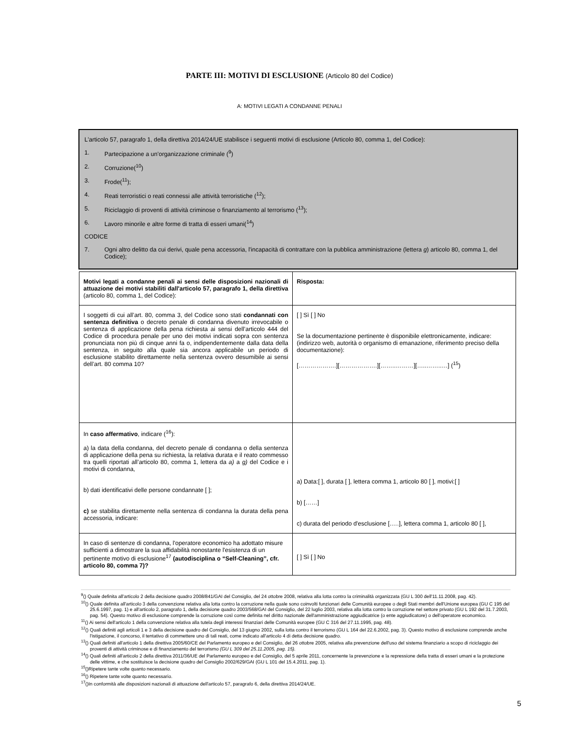PARTE III: MOTIVI DI ESCLUSIONE (Articolo 80 del Codice)
A: MOTIVI LEGATI A CONDANNE PENALI
L'articolo 57, paragrafo 1, della direttiva 2014/24/UE stabilisce i seguenti motivi di esclusione (Articolo 80, comma 1, del Codice):
1. Partecipazione a un’organizzazione criminale (<sup>9</sup>)
2. Corruzione(<sup>10</sup>)
3. Frode(<sup>11</sup>);
4. Reati terroristici o reati connessi alle attività terroristiche (<sup>12</sup>);
5. Riciclaggio di proventi di attività criminose o finanziamento al terrorismo (<sup>13</sup>);
6. Lavoro minorile e altre forme di tratta di esseri umani(<sup>14</sup>)
CODICE
7. Ogni altro delitto da cui derivi, quale pena accessoria, l'incapacità di contrattare con la pubblica amministrazione (lettera g) articolo 80, comma 1, del Codice);
| Motivi legati a condanne penali ai sensi delle disposizioni nazionali di attuazione dei motivi stabiliti dall'articolo 57, paragrafo 1, della direttiva (articolo 80, comma 1, del Codice): | Risposta: |
| I soggetti di cui all’art. 80, comma 3, del Codice sono stati condannati con sentenza definitiva o decreto penale di condanna divenuto irrevocabile o sentenza di applicazione della pena richiesta ai sensi dell’articolo 444 del Codice di procedura penale per uno dei motivi indicati sopra con sentenza pronunciata non più di cinque anni fa o, indipendentemente dalla data della sentenza, in seguito alla quale sia ancora applicabile un periodo di esclusione stabilito direttamente nella sentenza ovvero desumibile ai sensi dell’art. 80 comma 10? | [ ] Sì [ ] No Se la documentazione pertinente è disponibile elettronicamente, indicare: (indirizzo web, autorità o organismo di emanazione, riferimento preciso della documentazione): [……………….][……………….][……..………][…..……..…] (<sup>15</sup>) |
| In caso affermativo , indicare (<sup>16</sup>): a) la data della condanna, del decreto penale di condanna o della sentenza di applicazione della pena su richiesta, la relativa durata e il reato commesso tra quelli riportati all’articolo 80, comma 1, lettera da a) a g) del Codice e i motivi di condanna, b) dati identificativi delle persone condannate [ ]; c) se stabilita direttamente nella sentenza di condanna la durata della pena accessoria, indicare: | a) Data:[ ], durata [ ], lettera comma 1, articolo 80 [ ], motivi:[ ] b) [……] c) durata del periodo d'esclusione [.….], lettera comma 1, articolo 80 [ ], |
| In caso di sentenze di condanna, l'operatore economico ha adottato misure sufficienti a dimostrare la sua affidabilità nonostante l'esistenza di un pertinente motivo di esclusione<sup>17</sup> (autodisciplina o “Self-Cleaning”, cfr. articolo 80, comma 7)? | [ ] Sì [ ] No |
<sup>9</sup> () Quale definita all'articolo 2 della decisione quadro 2008/841/GAI del Consiglio, del 24 ottobre 2008, relativa alla lotta contro la criminalità organizzata (GU L 300 dell'11.11.2008, pag. 42).
<sup>10</sup> () Quale definita all'articolo 3 della convenzione relativa alla lotta contro la corruzione nella quale sono coinvolti funzionari delle Comunità europee o degli Stati membri dell'Unione europea (GU C 195 del 25.6.1997, pag. 1) e all'articolo 2, paragrafo 1, della decisione quadro 2003/568/GAI del Consiglio, del 22 luglio 2003, relativa alla lotta contro la corruzione nel settore privato (GU L 192 del 31.7.2003, pag. 54). Questo motivo di esclusione comprende la corruzione così come definita nel diritto nazionale dell'amministrazione aggiudicatrice (o ente aggiudicatore) o dell'operatore economico.
<sup>11</sup> () Ai sensi dell'articolo 1 della convenzione relativa alla tutela degli interessi finanziari delle Comunità europee (GU C 316 del 27.11.1995, pag. 48).
<sup>12</sup> () Quali definiti agli articoli 1 e 3 della decisione quadro del Consiglio, del 13 giugno 2002, sulla lotta contro il terrorismo (GU L 164 del 22.6.2002, pag. 3). Questo motivo di esclusione comprende anche l'istigazione, il concorso, il tentativo di commettere uno di tali reati, come indicato all'articolo 4 di detta decisione quadro.
<sup>13</sup> () Quali definiti all'articolo 1 della direttiva 2005/60/CE del Parlamento europeo e del Consiglio, del 26 ottobre 2005, relativa alla prevenzione dell'uso del sistema finanziario a scopo di riciclaggio dei proventi di attività criminose e di finanziamento del terrorismo (GU L 309 del 25.11.2005, pag. 15).
<sup>14</sup> () Quali definiti all'articolo 2 della direttiva 2011/36/UE del Parlamento europeo e del Consiglio, del 5 aprile 2011, concernente la prevenzione e la repressione della tratta di esseri umani e la protezione delle vittime, e che sostituisce la decisione quadro del Consiglio 2002/629/GAI (GU L 101 del 15.4.2011, pag. 1).
<sup>15</sup> ()Ripetere tante volte quanto necessario.
<sup>16</sup> () Ripetere tante volte quanto necessario.
<sup>17</sup> ()In conformità alle disposizioni nazionali di attuazione dell'articolo 57, paragrafo 6, della direttiva 2014/24/UE.
5